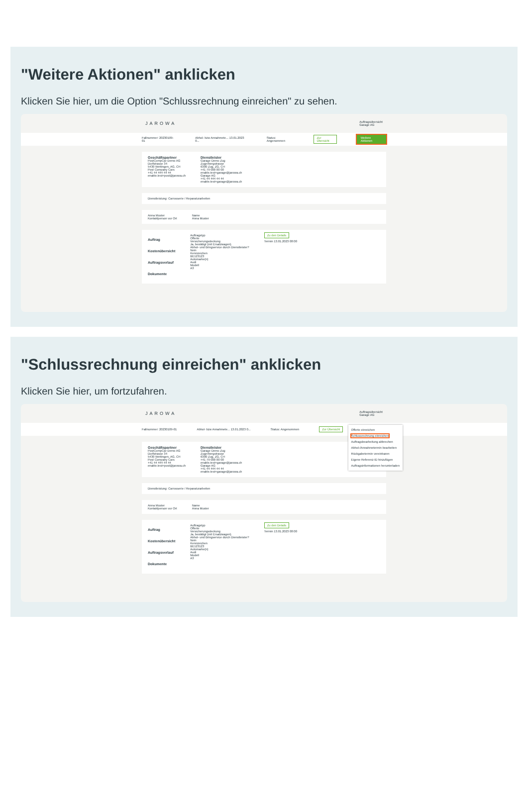"Weitere Aktionen" anklicken
Klicken Sie hier, um die Option "Schlussrechnung einreichen" zu sehen.
JAROWA Auftragsübersicht
Garage AG
Fallnummer: 20230109-01 Abhol- bzw Annahmete... 13.01.2023 0... Status: Angenommen Zur Übersicht Weitere Aktionen
Geschäftspartner
PostCompCar Demo AG
Dorfstrasse 34
5430 Wettingen, AG, CH
Post Company Cars
+41 44 444 44 44
enable.test+post@jarowa.ch
Dienstleister
Garage Demo Zug
Zugerbergstrasse
6300 Zug, ZG, CH
+41 79 000 00 00
enable.test+garage@jarowa.ch
Garage AG
+41 44 444 44 44
enable.test+garage@jarowa.ch
Dienstleistung: Carrosserie / Reparaturarbeiten
Anna Muster
Kontaktperson vor Ort
Name
Anna Muster
Auftrag
Kostenübersicht
Auftragsverlauf
Dokumente
Auftragstyp
Offerte
Versicherungsdeckung
Ja, bestätigt (mit Ersatzwagen).
Abhol- und Bringservice durch Dienstleister?
Nein
Kennzeichen
BE123123
Automarke(n)
Audi
Modell
A3
Zu den Details
Termin 13.01.2023 08:00
"Schlussrechnung einreichen" anklicken
Klicken Sie hier, um fortzufahren.
JAROWA Auftragsübersicht
Garage AG
Fallnummer: 20230109-01 Abhol- bzw Annahmete... 13.01.2023 0... Status: Angenommen Zur Übersicht
Offerte einreichen
Schlussrechnung einreichen
Auftragsbearbeitung abbrechen
Abhol-/Annahmetermin bearbeiten
Rückgabetermin vereinbaren
Eigene Referenz-ID hinzufügen
Auftragsinformationen herunterladen
Geschäftspartner
PostCompCar Demo AG
Dorfstrasse 34
5430 Wettingen, AG, CH
Post Company Cars
+41 44 444 44 44
enable.test+post@jarowa.ch
Dienstleister
Garage Demo Zug
Zugerbergstrasse
6300 Zug, ZG, CH
+41 79 000 00 00
enable.test+garage@jarowa.ch
Garage AG
+41 44 444 44 44
enable.test+garage@jarowa.ch
Dienstleistung: Carrosserie / Reparaturarbeiten
Anna Muster
Kontaktperson vor Ort
Name
Anna Muster
Auftrag
Kostenübersicht
Auftragsverlauf
Dokumente
Auftragstyp
Offerte
Versicherungsdeckung
Ja, bestätigt (mit Ersatzwagen).
Abhol- und Bringservice durch Dienstleister?
Nein
Kennzeichen
BE123123
Automarke(n)
Audi
Modell
A3
Zu den Details
Termin 13.01.2023 08:00